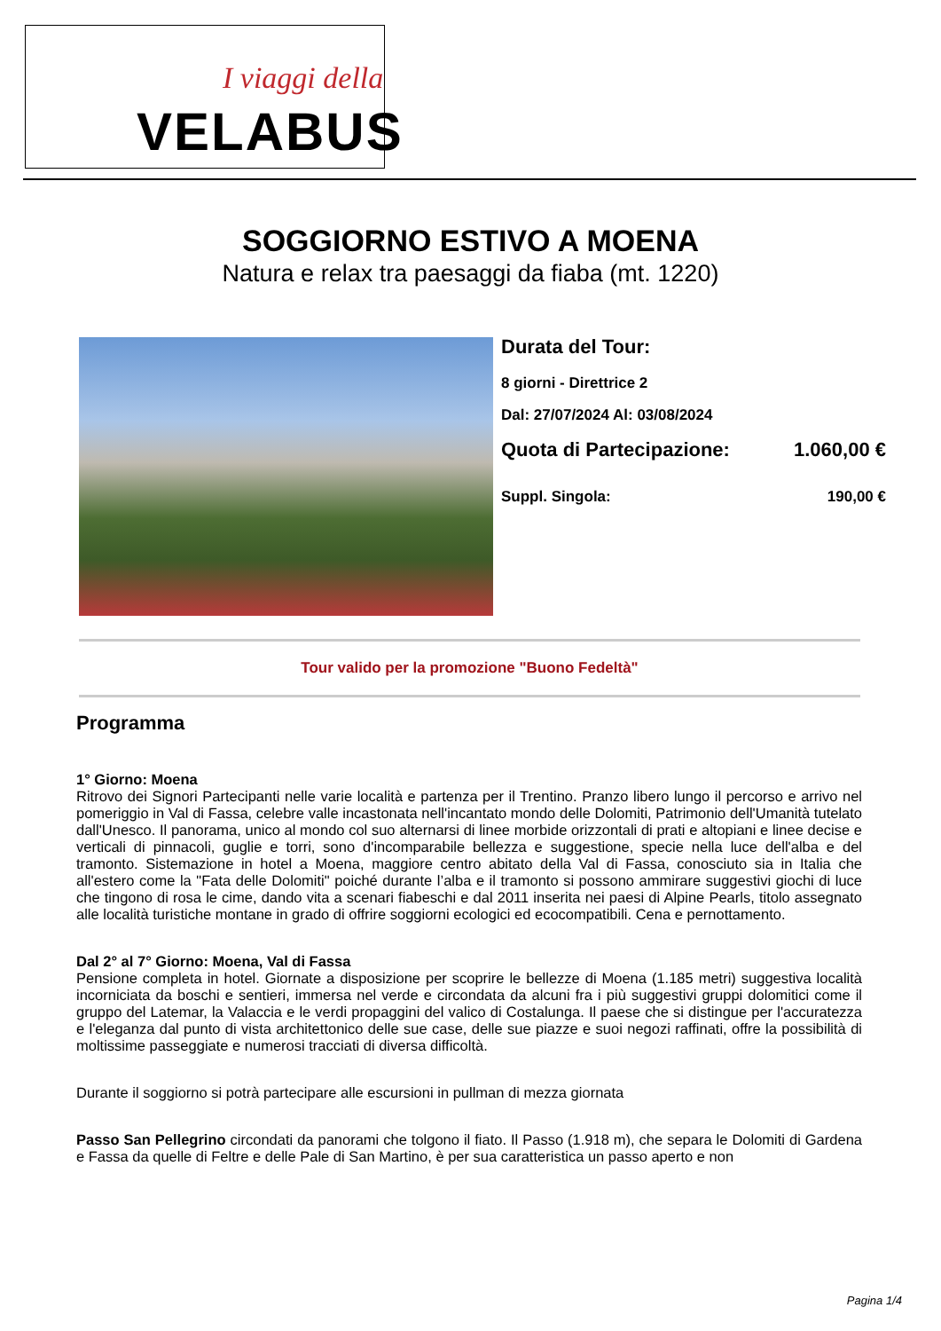I viaggi della
VELABUS
SOGGIORNO ESTIVO A MOENA
Natura e relax tra paesaggi da fiaba (mt. 1220)
Durata del Tour:
8 giorni - Direttrice 2
Dal: 27/07/2024 Al: 03/08/2024
Quota di Partecipazione: 1.060,00 €
Suppl. Singola: 190,00 €
Tour valido per la promozione "Buono Fedeltà"
Programma
1° Giorno: Moena
Ritrovo dei Signori Partecipanti nelle varie località e partenza per il Trentino. Pranzo libero lungo il percorso e arrivo nel pomeriggio in Val di Fassa, celebre valle incastonata nell'incantato mondo delle Dolomiti, Patrimonio dell'Umanità tutelato dall'Unesco. Il panorama, unico al mondo col suo alternarsi di linee morbide orizzontali di prati e altopiani e linee decise e verticali di pinnacoli, guglie e torri, sono d'incomparabile bellezza e suggestione, specie nella luce dell'alba e del tramonto. Sistemazione in hotel a Moena, maggiore centro abitato della Val di Fassa, conosciuto sia in Italia che all'estero come la "Fata delle Dolomiti" poiché durante l’alba e il tramonto si possono ammirare suggestivi giochi di luce che tingono di rosa le cime, dando vita a scenari fiabeschi e dal 2011 inserita nei paesi di Alpine Pearls, titolo assegnato alle località turistiche montane in grado di offrire soggiorni ecologici ed ecocompatibili. Cena e pernottamento.
Dal 2° al 7° Giorno: Moena, Val di Fassa
Pensione completa in hotel. Giornate a disposizione per scoprire le bellezze di Moena (1.185 metri) suggestiva località incorniciata da boschi e sentieri, immersa nel verde e circondata da alcuni fra i più suggestivi gruppi dolomitici come il gruppo del Latemar, la Valaccia e le verdi propaggini del valico di Costalunga. Il paese che si distingue per l'accuratezza e l'eleganza dal punto di vista architettonico delle sue case, delle sue piazze e suoi negozi raffinati, offre la possibilità di moltissime passeggiate e numerosi tracciati di diversa difficoltà.
Durante il soggiorno si potrà partecipare alle escursioni in pullman di mezza giornata
Passo San Pellegrino circondati da panorami che tolgono il fiato. Il Passo (1.918 m), che separa le Dolomiti di Gardena e Fassa da quelle di Feltre e delle Pale di San Martino, è per sua caratteristica un passo aperto e non
Pagina 1/4